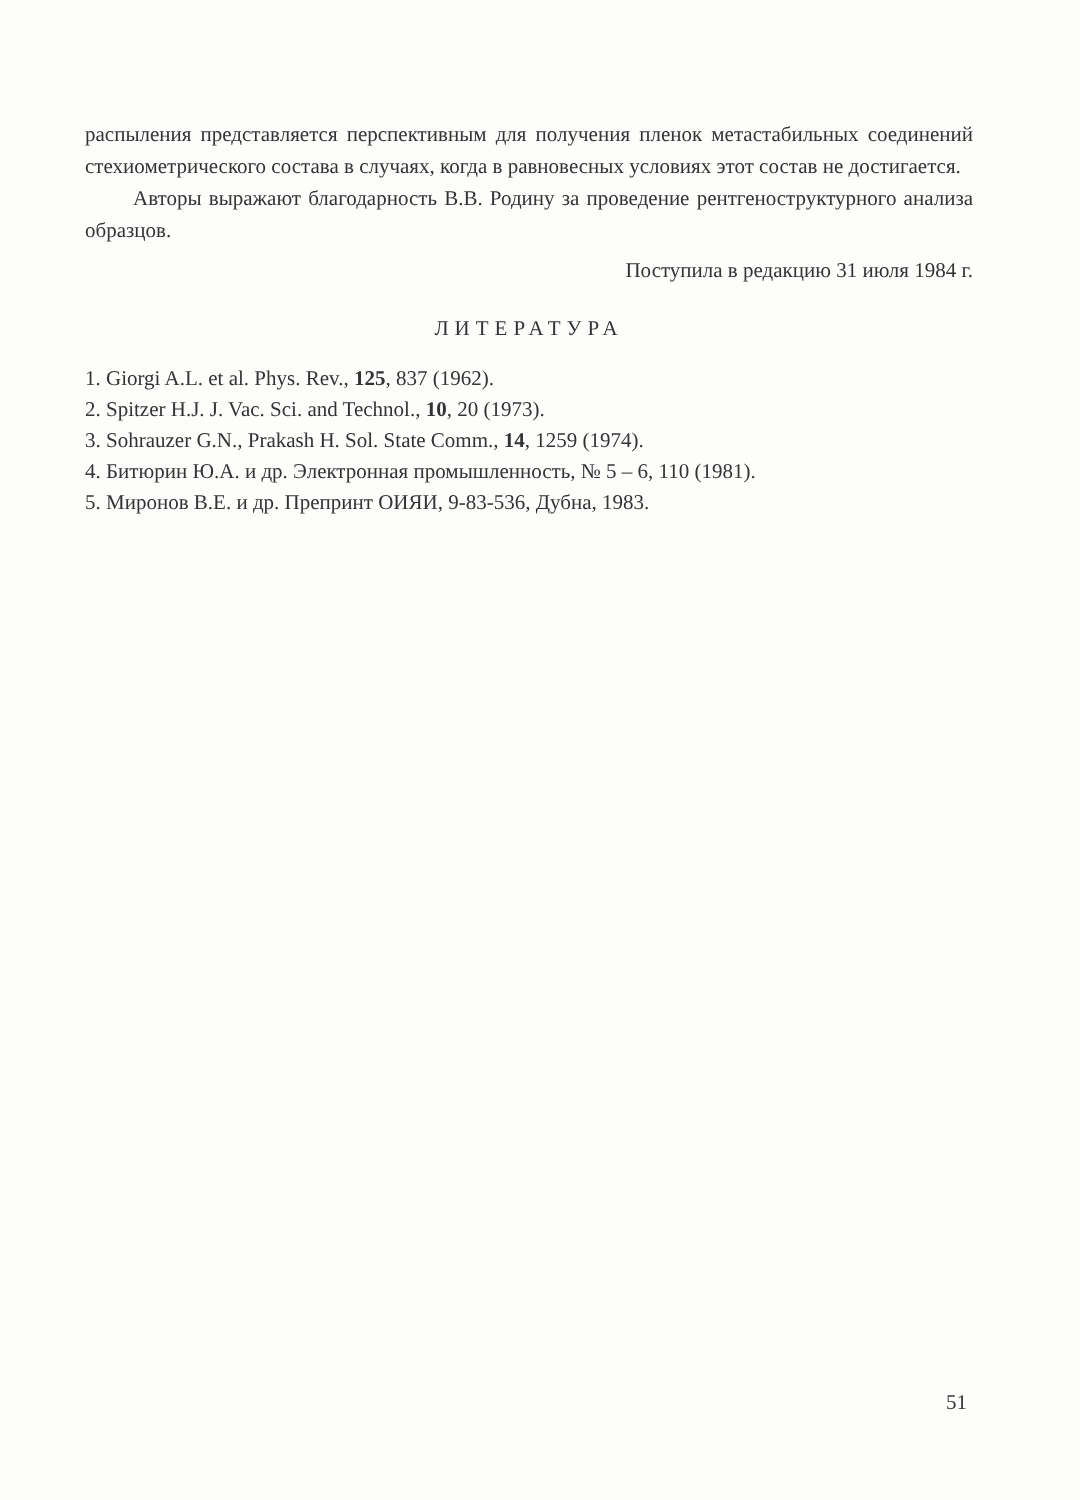распыления представляется перспективным для получения пленок метастабильных соединений стехиометрического состава в случаях, когда в равновесных условиях этот состав не достигается.
Авторы выражают благодарность В.В. Родину за проведение рентгеноструктурного анализа образцов.
Поступила в редакцию 31 июля 1984 г.
ЛИТЕРАТУРА
1. Giorgi A.L. et al. Phys. Rev., 125, 837 (1962).
2. Spitzer H.J. J. Vac. Sci. and Technol., 10, 20 (1973).
3. Sohrauzer G.N., Prakash H. Sol. State Comm., 14, 1259 (1974).
4. Битюрин Ю.А. и др. Электронная промышленность, № 5 – 6, 110 (1981).
5. Миронов В.Е. и др. Препринт ОИЯИ, 9-83-536, Дубна, 1983.
51